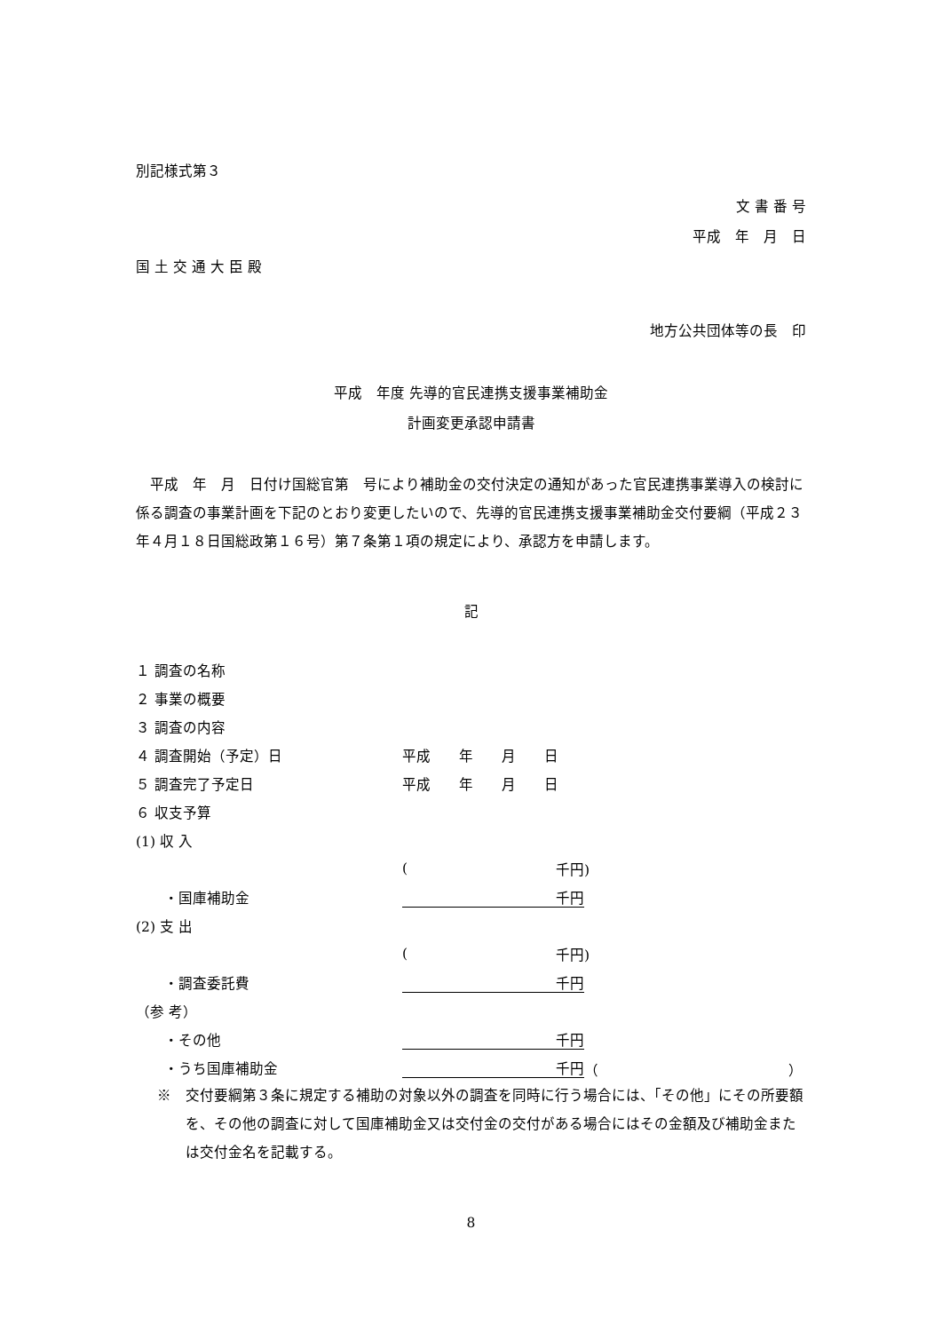別記様式第３
文 書 番 号
平成　年　月　日
国 土 交 通 大 臣 殿
地方公共団体等の長　印
平成　年度 先導的官民連携支援事業補助金
計画変更承認申請書
平成　年　月　日付け国総官第　号により補助金の交付決定の通知があった官民連携事業導入の検討に係る調査の事業計画を下記のとおり変更したいので、先導的官民連携支援事業補助金交付要綱（平成２３年４月１８日国総政第１６号）第７条第１項の規定により、承認方を申請します。
記
１ 調査の名称
２ 事業の概要
３ 調査の内容
４ 調査開始（予定）日 平成　　年　　月　　日
５ 調査完了予定日 平成　　年　　月　　日
６ 収支予算
(1) 収 入
(千円)
　　・国庫補助金 千円
(2) 支 出
(千円)
　　・調査委託費 千円
（参 考）
　　・その他 千円
　　・うち国庫補助金 千円 （ ）
※　交付要綱第３条に規定する補助の対象以外の調査を同時に行う場合には、「その他」にその所要額を、その他の調査に対して国庫補助金又は交付金の交付がある場合にはその金額及び補助金または交付金名を記載する。
8